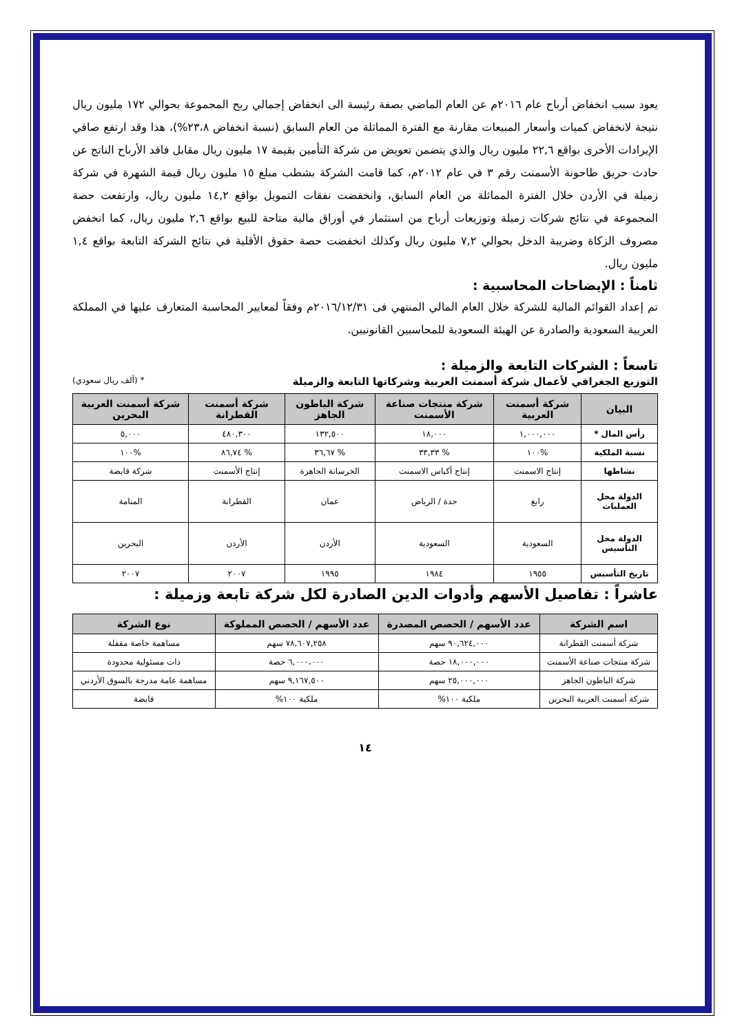يعود سبب انخفاض أرباح عام ٢٠١٦م عن العام الماضي بصفة رئيسة الى انخفاض إجمالي ربح المجموعة بحوالي ١٧٢ مليون ريال نتيجة لانخفاض كميات وأسعار المبيعات مقارنة مع الفترة المماثلة من العام السابق (نسبة انخفاض ٢٣،٨%)، هذا وقد ارتفع صافي الإيرادات الأخرى بواقع ٢٢,٦ مليون ريال والذي يتضمن تعويض من شركة التأمين بقيمة ١٧ مليون ريال مقابل فاقد الأرباح الناتج عن حادث حريق طاحونة الأسمنت رقم ٣ في عام ٢٠١٢م، كما قامت الشركة بشطب مبلغ ١٥ مليون ريال قيمة الشهرة في شركة زميلة في الأردن خلال الفترة المماثلة من العام السابق، وانخفضت نفقات التمويل بواقع ١٤,٢ مليون ريال، وارتفعت حصة المجموعة في نتائج شركات زميلة وتوزيعات أرباح من استثمار في أوراق مالية متاحة للبيع بواقع ٢,٦ مليون ريال، كما انخفض مصروف الزكاة وضريبة الدخل بحوالي ٧,٢ مليون ريال وكذلك انخفضت حصة حقوق الأقلية في نتائج الشركة التابعة بواقع ١,٤ مليون ريال.
ثامناً : الإيضاحات المحاسبية :
تم إعداد القوائم المالية للشركة خلال العام المالي المنتهي فى ٢٠١٦/١٢/٣١م وفقاً لمعايير المحاسبة المتعارف عليها في المملكة العربية السعودية والصادرة عن الهيئة السعودية للمحاسبين القانونيين.
تاسعاً : الشركات التابعة والزميلة :
التوزيع الجغرافي لأعمال شركة أسمنت العربية وشركاتها التابعة والزميلة * (ألف ريال سعودي)
| البيان | شركة أسمنت العربية | شركة منتجات صناعة الأسمنت | شركة الباطون الجاهز | شركة أسمنت القطرانة | شركة أسمنت العربية البحرين |
| --- | --- | --- | --- | --- | --- |
| رأس المال * | ١,٠٠٠,٠٠٠ | ١٨,٠٠٠ | ١٣٢,٥٠٠ | ٤٨٠,٣٠٠ | ٥,٠٠٠ |
| نسبة الملكية | %١٠٠ | % ٣٣,٣٣ | % ٣٦,٦٧ | % ٨٦,٧٤ | %١٠٠ |
| نشاطها | إنتاج الاسمنت | إنتاج أكياس الاسمنت | الخرسانة الجاهزة | إنتاج الأسمنت | شركة قابضة |
| الدولة محل العمليات | رابغ | جدة / الرياض | عمان | القطرانة | المنامة |
| الدولة محل التأسيس | السعودية | السعودية | الأردن | الأردن | البحرين |
| تاريخ التأسيس | ١٩٥٥ | ١٩٨٤ | ١٩٩٥ | ٢٠٠٧ | ٢٠٠٧ |
عاشراً : تفاصيل الأسهم وأدوات الدين الصادرة لكل شركة تابعة وزميلة :
| اسم الشركة | عدد الأسهم / الحصص المصدرة | عدد الأسهم / الحصص المملوكة | نوع الشركة |
| --- | --- | --- | --- |
| شركة أسمنت القطرانة | ٩٠,٦٢٤,٠٠٠ سهم | ٧٨,٦٠٧,٢٥٨ سهم | مساهمة خاصة مقفلة |
| شركة منتجات صناعة الأسمنت | ١٨,٠٠٠,٠٠٠ حصة | ٦,٠٠٠،٠٠٠ حصة | ذات مسئولية محدودة |
| شركة الباطون الجاهز | ٢٥,٠٠٠,٠٠٠ سهم | ٩,١٦٧,٥٠٠ سهم | مساهمة عامة مدرجة بالسوق الأردني |
| شركة أسمنت العربية البحرين | ملكية ١٠٠% | ملكية ١٠٠% | قابضة |
١٤